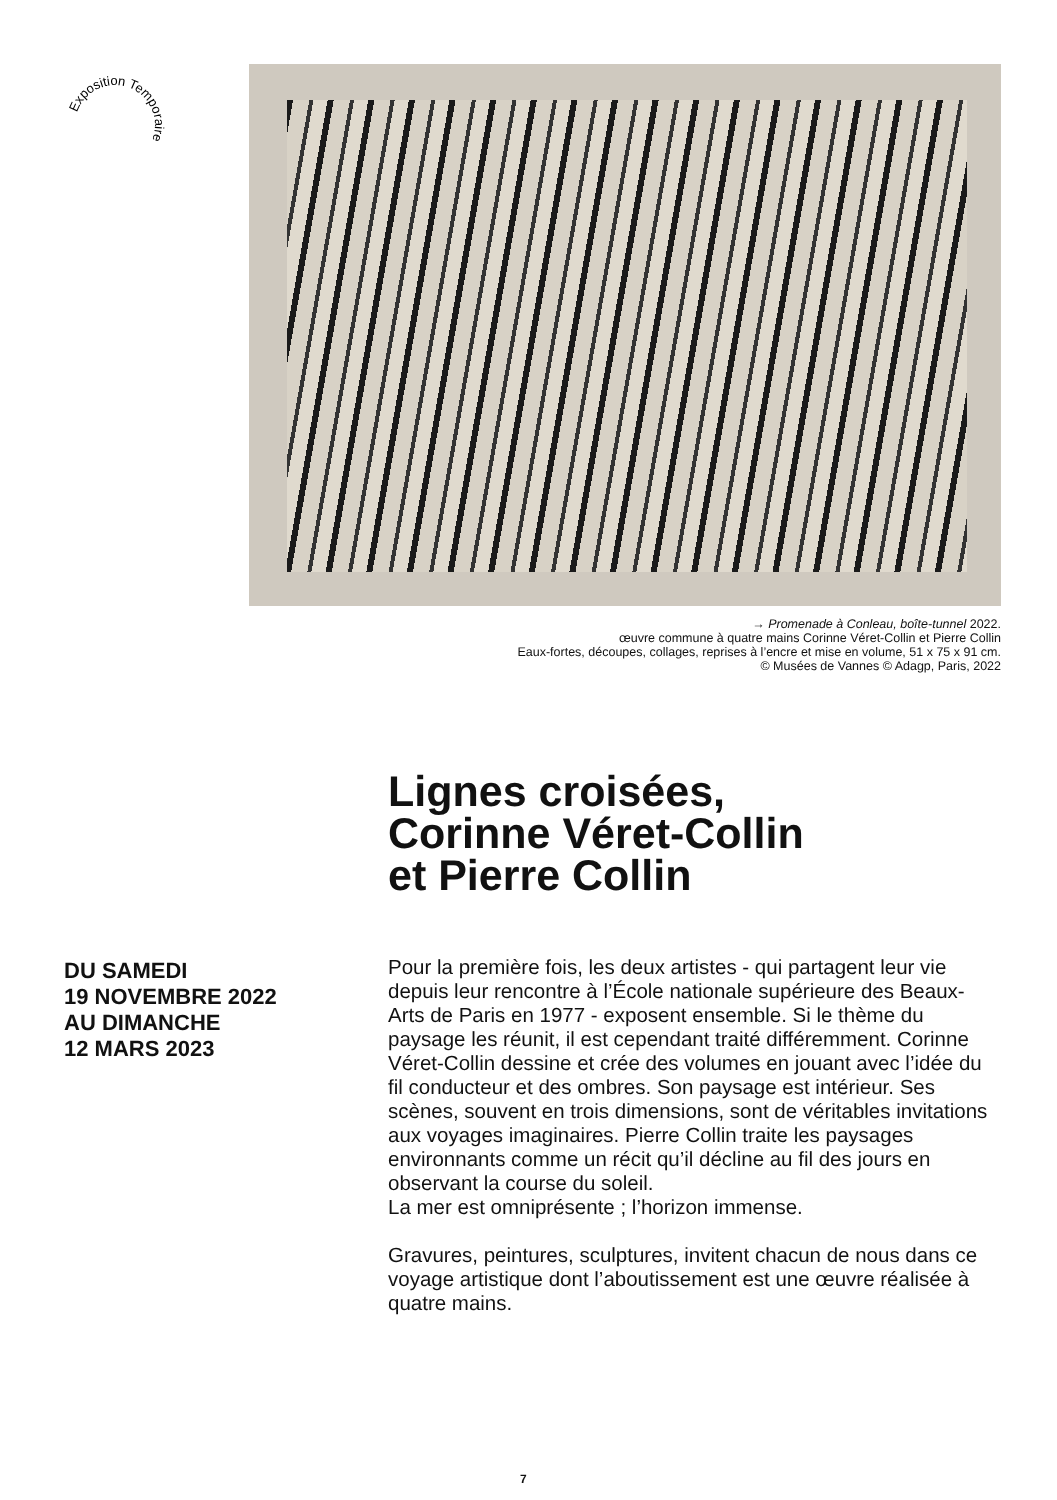Exposition Temporaire
→ Promenade à Conleau, boîte-tunnel 2022.
œuvre commune à quatre mains Corinne Véret-Collin et Pierre Collin
Eaux-fortes, découpes, collages, reprises à l’encre et mise en volume, 51 x 75 x 91 cm.
© Musées de Vannes © Adagp, Paris, 2022
Lignes croisées,
Corinne Véret-Collin
et Pierre Collin
DU SAMEDI
19 NOVEMBRE 2022
AU DIMANCHE
12 MARS 2023
Pour la première fois, les deux artistes - qui partagent leur vie depuis leur rencontre à l’École nationale supérieure des Beaux-Arts de Paris en 1977 - exposent ensemble. Si le thème du paysage les réunit, il est cependant traité différemment. Corinne Véret-Collin dessine et crée des volumes en jouant avec l’idée du fil conducteur et des ombres. Son paysage est intérieur. Ses scènes, souvent en trois dimensions, sont de véritables invitations aux voyages imaginaires. Pierre Collin traite les paysages environnants comme un récit qu’il décline au fil des jours en observant la course du soleil.
La mer est omniprésente ; l’horizon immense.
Gravures, peintures, sculptures, invitent chacun de nous dans ce voyage artistique dont l’aboutissement est une œuvre réalisée à quatre mains.
7